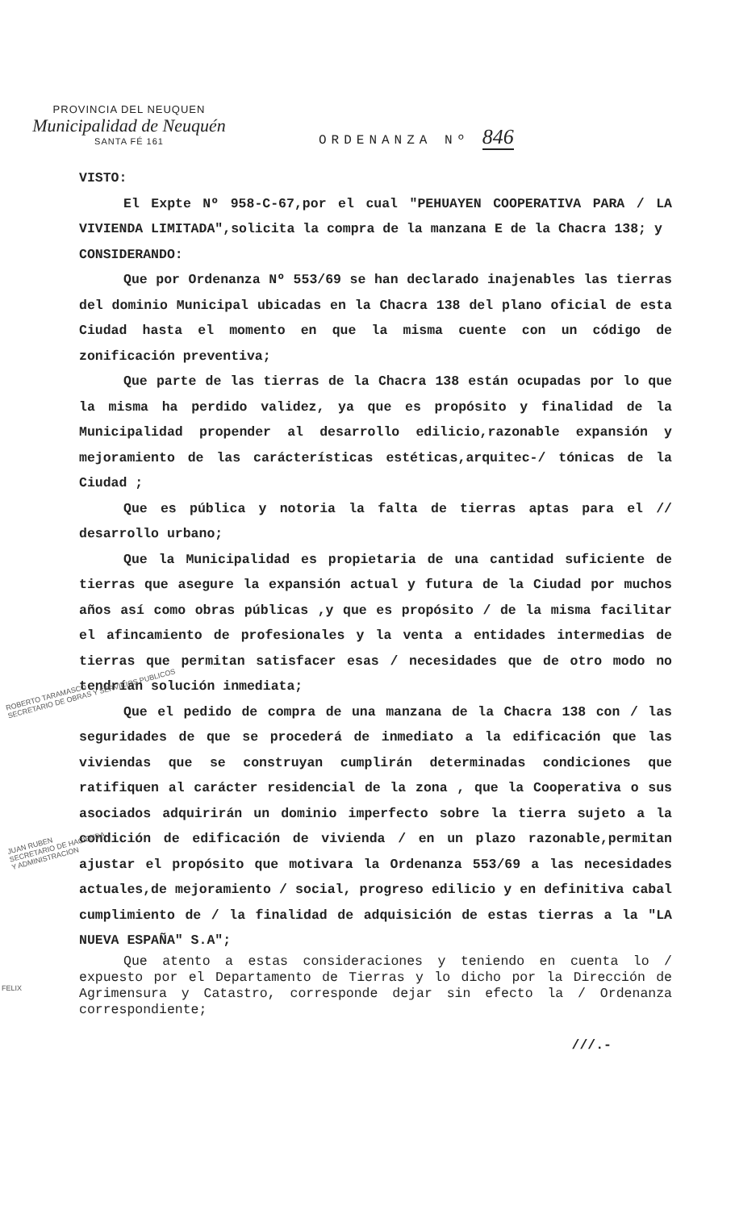PROVINCIA DEL NEUQUEN
Municipalidad de Neuquén
SANTA FÉ 161
ORDENANZA Nº 846
VISTO:
El Expte Nº 958-C-67,por el cual "PEHUAYEN COOPERATIVA PARA / LA VIVIENDA LIMITADA",solicita la compra de la manzana E de la Chacra 138; y
CONSIDERANDO:
Que por Ordenanza Nº 553/69 se han declarado inajenables las tierras del dominio Municipal ubicadas en la Chacra 138 del plano oficial de esta Ciudad hasta el momento en que la misma cuente con un código de zonificación preventiva;
Que parte de las tierras de la Chacra 138 están ocupadas por lo que la misma ha perdido validez, ya que es propósito y finalidad de la Municipalidad propender al desarrollo edilicio,razonable expansión y mejoramiento de las carácterísticas estéticas,arquitec-/ tónicas de la Ciudad ;
Que es pública y notoria la falta de tierras aptas para el // desarrollo urbano;
Que la Municipalidad es propietaria de una cantidad suficiente de tierras que asegure la expansión actual y futura de la Ciudad por muchos años así como obras públicas ,y que es propósito / de la misma facilitar el afincamiento de profesionales y la venta a entidades intermedias de tierras que permitan satisfacer esas / necesidades que de otro modo no tendrían solución inmediata;
Que el pedido de compra de una manzana de la Chacra 138 con / las seguridades de que se procederá de inmediato a la edificación que las viviendas que se construyan cumplirán determinadas condiciones que ratifiquen al carácter residencial de la zona , que la Cooperativa o sus asociados adquirirán un dominio imperfecto sobre la tierra sujeto a la condición de edificación de vivienda / en un plazo razonable,permitan ajustar el propósito que motivara la Ordenanza 553/69 a las necesidades actuales,de mejoramiento / social, progreso edilicio y en definitiva cabal cumplimiento de / la finalidad de adquisición de estas tierras a la "LA NUEVA ESPAÑA" S.A";
Que atento a estas consideraciones y teniendo en cuenta lo / expuesto por el Departamento de Tierras y lo dicho por la Dirección de Agrimensura y Catastro, corresponde dejar sin efecto la / Ordenanza correspondiente;
///.-
ROBERTO TARAMASCO
SECRETARIO DE OBRAS Y SERVICIOS PUBLICOS
JUAN RUBEN
SECRETARIO DE HACIENDA
Y ADMINISTRACION
FELIX